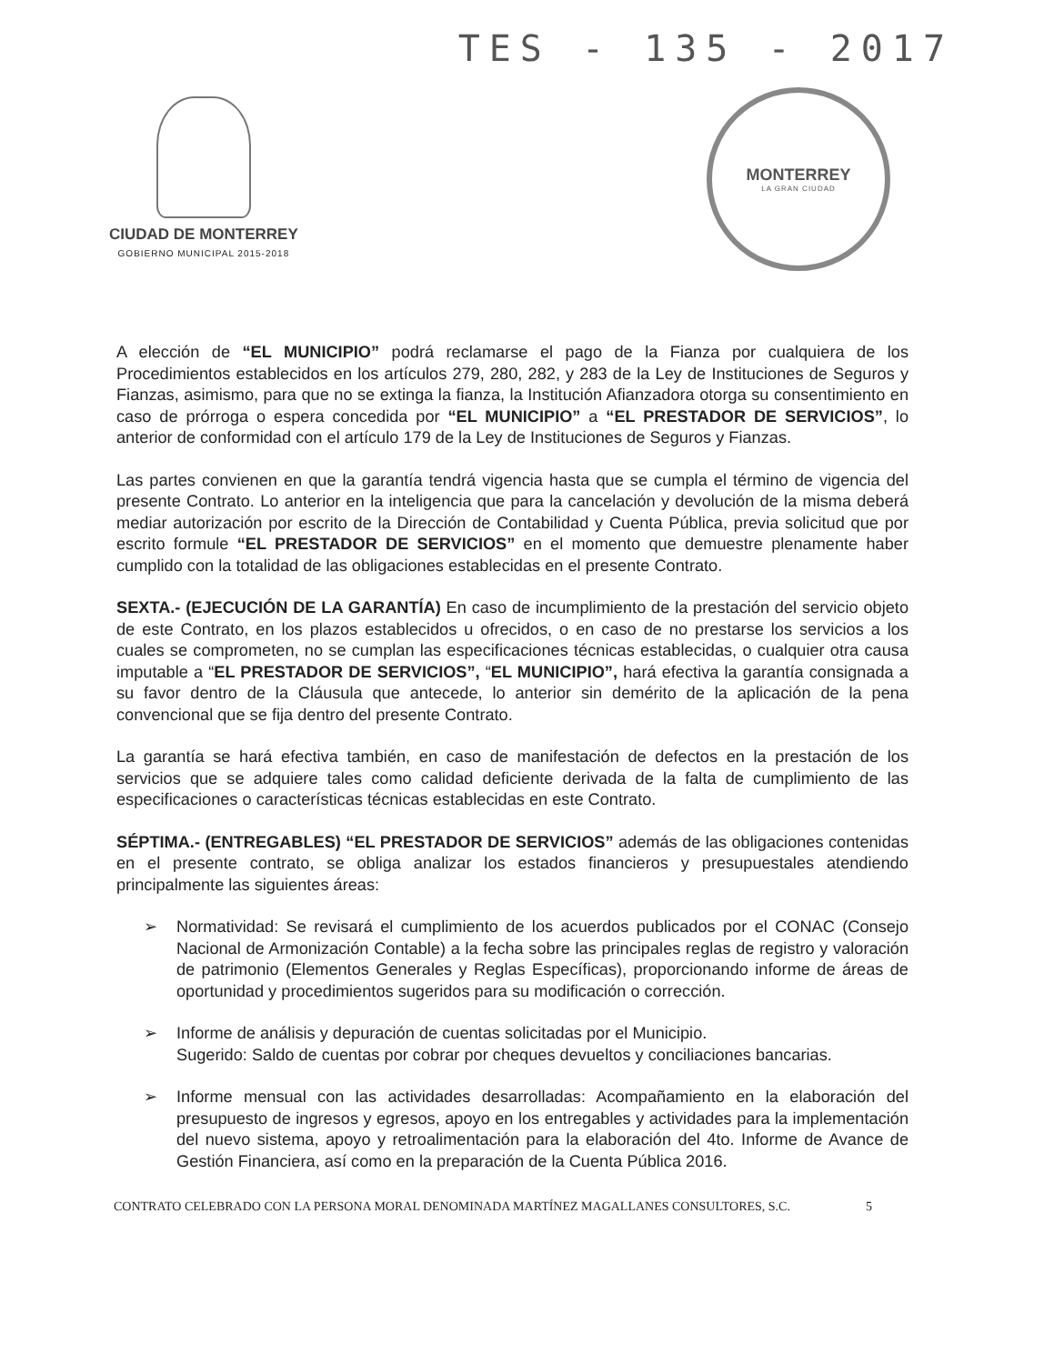TES - 135 - 2017
CIUDAD DE MONTERREY
GOBIERNO MUNICIPAL 2015-2018
MONTERREY
LA GRAN CIUDAD
A elección de “EL MUNICIPIO” podrá reclamarse el pago de la Fianza por cualquiera de los Procedimientos establecidos en los artículos 279, 280, 282, y 283 de la Ley de Instituciones de Seguros y Fianzas, asimismo, para que no se extinga la fianza, la Institución Afianzadora otorga su consentimiento en caso de prórroga o espera concedida por “EL MUNICIPIO” a “EL PRESTADOR DE SERVICIOS”, lo anterior de conformidad con el artículo 179 de la Ley de Instituciones de Seguros y Fianzas.
Las partes convienen en que la garantía tendrá vigencia hasta que se cumpla el término de vigencia del presente Contrato. Lo anterior en la inteligencia que para la cancelación y devolución de la misma deberá mediar autorización por escrito de la Dirección de Contabilidad y Cuenta Pública, previa solicitud que por escrito formule “EL PRESTADOR DE SERVICIOS” en el momento que demuestre plenamente haber cumplido con la totalidad de las obligaciones establecidas en el presente Contrato.
SEXTA.- (EJECUCIÓN DE LA GARANTÍA) En caso de incumplimiento de la prestación del servicio objeto de este Contrato, en los plazos establecidos u ofrecidos, o en caso de no prestarse los servicios a los cuales se comprometen, no se cumplan las especificaciones técnicas establecidas, o cualquier otra causa imputable a “EL PRESTADOR DE SERVICIOS”, “EL MUNICIPIO”, hará efectiva la garantía consignada a su favor dentro de la Cláusula que antecede, lo anterior sin demérito de la aplicación de la pena convencional que se fija dentro del presente Contrato.
La garantía se hará efectiva también, en caso de manifestación de defectos en la prestación de los servicios que se adquiere tales como calidad deficiente derivada de la falta de cumplimiento de las especificaciones o características técnicas establecidas en este Contrato.
SÉPTIMA.- (ENTREGABLES) “EL PRESTADOR DE SERVICIOS” además de las obligaciones contenidas en el presente contrato, se obliga analizar los estados financieros y presupuestales atendiendo principalmente las siguientes áreas:
➢ Normatividad: Se revisará el cumplimiento de los acuerdos publicados por el CONAC (Consejo Nacional de Armonización Contable) a la fecha sobre las principales reglas de registro y valoración de patrimonio (Elementos Generales y Reglas Específicas), proporcionando informe de áreas de oportunidad y procedimientos sugeridos para su modificación o corrección.
➢ Informe de análisis y depuración de cuentas solicitadas por el Municipio.
Sugerido: Saldo de cuentas por cobrar por cheques devueltos y conciliaciones bancarias.
➢ Informe mensual con las actividades desarrolladas: Acompañamiento en la elaboración del presupuesto de ingresos y egresos, apoyo en los entregables y actividades para la implementación del nuevo sistema, apoyo y retroalimentación para la elaboración del 4to. Informe de Avance de Gestión Financiera, así como en la preparación de la Cuenta Pública 2016.
CONTRATO CELEBRADO CON LA PERSONA MORAL DENOMINADA MARTÍNEZ MAGALLANES CONSULTORES, S.C. 5